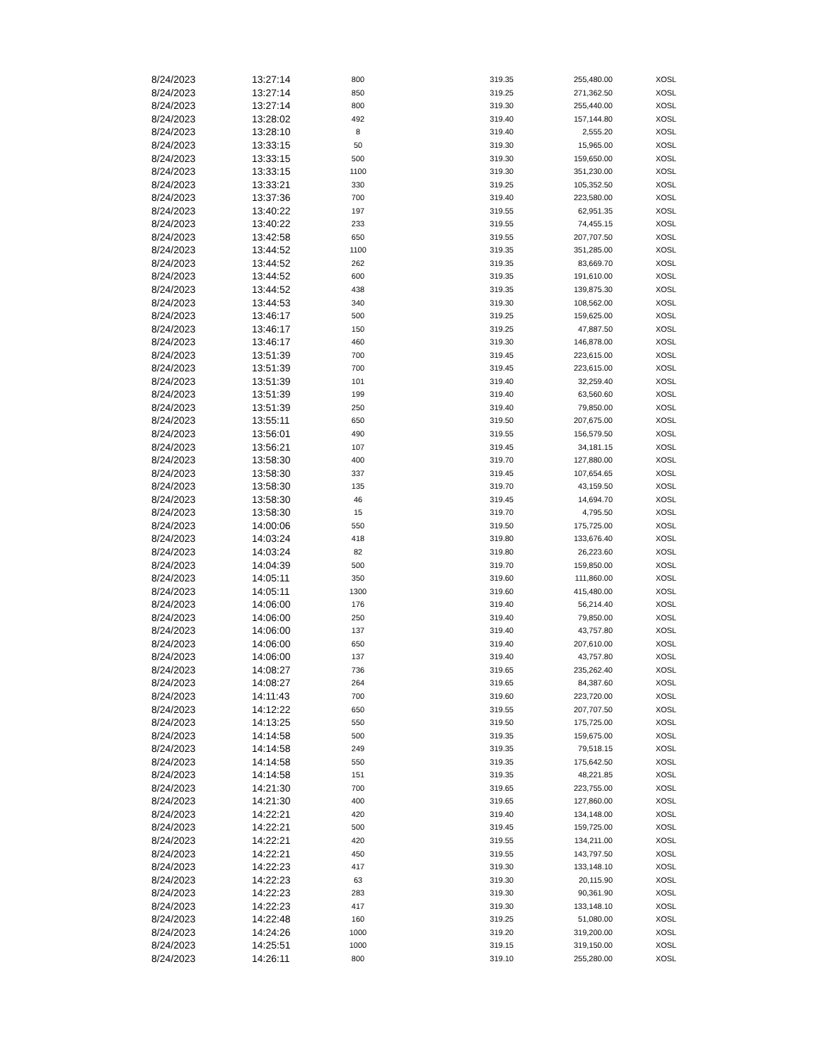| 8/24/2023 | 13:27:14 | 800 | 319.35 | 255,480.00 | XOSL |
| 8/24/2023 | 13:27:14 | 850 | 319.25 | 271,362.50 | XOSL |
| 8/24/2023 | 13:27:14 | 800 | 319.30 | 255,440.00 | XOSL |
| 8/24/2023 | 13:28:02 | 492 | 319.40 | 157,144.80 | XOSL |
| 8/24/2023 | 13:28:10 | 8 | 319.40 | 2,555.20 | XOSL |
| 8/24/2023 | 13:33:15 | 50 | 319.30 | 15,965.00 | XOSL |
| 8/24/2023 | 13:33:15 | 500 | 319.30 | 159,650.00 | XOSL |
| 8/24/2023 | 13:33:15 | 1100 | 319.30 | 351,230.00 | XOSL |
| 8/24/2023 | 13:33:21 | 330 | 319.25 | 105,352.50 | XOSL |
| 8/24/2023 | 13:37:36 | 700 | 319.40 | 223,580.00 | XOSL |
| 8/24/2023 | 13:40:22 | 197 | 319.55 | 62,951.35 | XOSL |
| 8/24/2023 | 13:40:22 | 233 | 319.55 | 74,455.15 | XOSL |
| 8/24/2023 | 13:42:58 | 650 | 319.55 | 207,707.50 | XOSL |
| 8/24/2023 | 13:44:52 | 1100 | 319.35 | 351,285.00 | XOSL |
| 8/24/2023 | 13:44:52 | 262 | 319.35 | 83,669.70 | XOSL |
| 8/24/2023 | 13:44:52 | 600 | 319.35 | 191,610.00 | XOSL |
| 8/24/2023 | 13:44:52 | 438 | 319.35 | 139,875.30 | XOSL |
| 8/24/2023 | 13:44:53 | 340 | 319.30 | 108,562.00 | XOSL |
| 8/24/2023 | 13:46:17 | 500 | 319.25 | 159,625.00 | XOSL |
| 8/24/2023 | 13:46:17 | 150 | 319.25 | 47,887.50 | XOSL |
| 8/24/2023 | 13:46:17 | 460 | 319.30 | 146,878.00 | XOSL |
| 8/24/2023 | 13:51:39 | 700 | 319.45 | 223,615.00 | XOSL |
| 8/24/2023 | 13:51:39 | 700 | 319.45 | 223,615.00 | XOSL |
| 8/24/2023 | 13:51:39 | 101 | 319.40 | 32,259.40 | XOSL |
| 8/24/2023 | 13:51:39 | 199 | 319.40 | 63,560.60 | XOSL |
| 8/24/2023 | 13:51:39 | 250 | 319.40 | 79,850.00 | XOSL |
| 8/24/2023 | 13:55:11 | 650 | 319.50 | 207,675.00 | XOSL |
| 8/24/2023 | 13:56:01 | 490 | 319.55 | 156,579.50 | XOSL |
| 8/24/2023 | 13:56:21 | 107 | 319.45 | 34,181.15 | XOSL |
| 8/24/2023 | 13:58:30 | 400 | 319.70 | 127,880.00 | XOSL |
| 8/24/2023 | 13:58:30 | 337 | 319.45 | 107,654.65 | XOSL |
| 8/24/2023 | 13:58:30 | 135 | 319.70 | 43,159.50 | XOSL |
| 8/24/2023 | 13:58:30 | 46 | 319.45 | 14,694.70 | XOSL |
| 8/24/2023 | 13:58:30 | 15 | 319.70 | 4,795.50 | XOSL |
| 8/24/2023 | 14:00:06 | 550 | 319.50 | 175,725.00 | XOSL |
| 8/24/2023 | 14:03:24 | 418 | 319.80 | 133,676.40 | XOSL |
| 8/24/2023 | 14:03:24 | 82 | 319.80 | 26,223.60 | XOSL |
| 8/24/2023 | 14:04:39 | 500 | 319.70 | 159,850.00 | XOSL |
| 8/24/2023 | 14:05:11 | 350 | 319.60 | 111,860.00 | XOSL |
| 8/24/2023 | 14:05:11 | 1300 | 319.60 | 415,480.00 | XOSL |
| 8/24/2023 | 14:06:00 | 176 | 319.40 | 56,214.40 | XOSL |
| 8/24/2023 | 14:06:00 | 250 | 319.40 | 79,850.00 | XOSL |
| 8/24/2023 | 14:06:00 | 137 | 319.40 | 43,757.80 | XOSL |
| 8/24/2023 | 14:06:00 | 650 | 319.40 | 207,610.00 | XOSL |
| 8/24/2023 | 14:06:00 | 137 | 319.40 | 43,757.80 | XOSL |
| 8/24/2023 | 14:08:27 | 736 | 319.65 | 235,262.40 | XOSL |
| 8/24/2023 | 14:08:27 | 264 | 319.65 | 84,387.60 | XOSL |
| 8/24/2023 | 14:11:43 | 700 | 319.60 | 223,720.00 | XOSL |
| 8/24/2023 | 14:12:22 | 650 | 319.55 | 207,707.50 | XOSL |
| 8/24/2023 | 14:13:25 | 550 | 319.50 | 175,725.00 | XOSL |
| 8/24/2023 | 14:14:58 | 500 | 319.35 | 159,675.00 | XOSL |
| 8/24/2023 | 14:14:58 | 249 | 319.35 | 79,518.15 | XOSL |
| 8/24/2023 | 14:14:58 | 550 | 319.35 | 175,642.50 | XOSL |
| 8/24/2023 | 14:14:58 | 151 | 319.35 | 48,221.85 | XOSL |
| 8/24/2023 | 14:21:30 | 700 | 319.65 | 223,755.00 | XOSL |
| 8/24/2023 | 14:21:30 | 400 | 319.65 | 127,860.00 | XOSL |
| 8/24/2023 | 14:22:21 | 420 | 319.40 | 134,148.00 | XOSL |
| 8/24/2023 | 14:22:21 | 500 | 319.45 | 159,725.00 | XOSL |
| 8/24/2023 | 14:22:21 | 420 | 319.55 | 134,211.00 | XOSL |
| 8/24/2023 | 14:22:21 | 450 | 319.55 | 143,797.50 | XOSL |
| 8/24/2023 | 14:22:23 | 417 | 319.30 | 133,148.10 | XOSL |
| 8/24/2023 | 14:22:23 | 63 | 319.30 | 20,115.90 | XOSL |
| 8/24/2023 | 14:22:23 | 283 | 319.30 | 90,361.90 | XOSL |
| 8/24/2023 | 14:22:23 | 417 | 319.30 | 133,148.10 | XOSL |
| 8/24/2023 | 14:22:48 | 160 | 319.25 | 51,080.00 | XOSL |
| 8/24/2023 | 14:24:26 | 1000 | 319.20 | 319,200.00 | XOSL |
| 8/24/2023 | 14:25:51 | 1000 | 319.15 | 319,150.00 | XOSL |
| 8/24/2023 | 14:26:11 | 800 | 319.10 | 255,280.00 | XOSL |